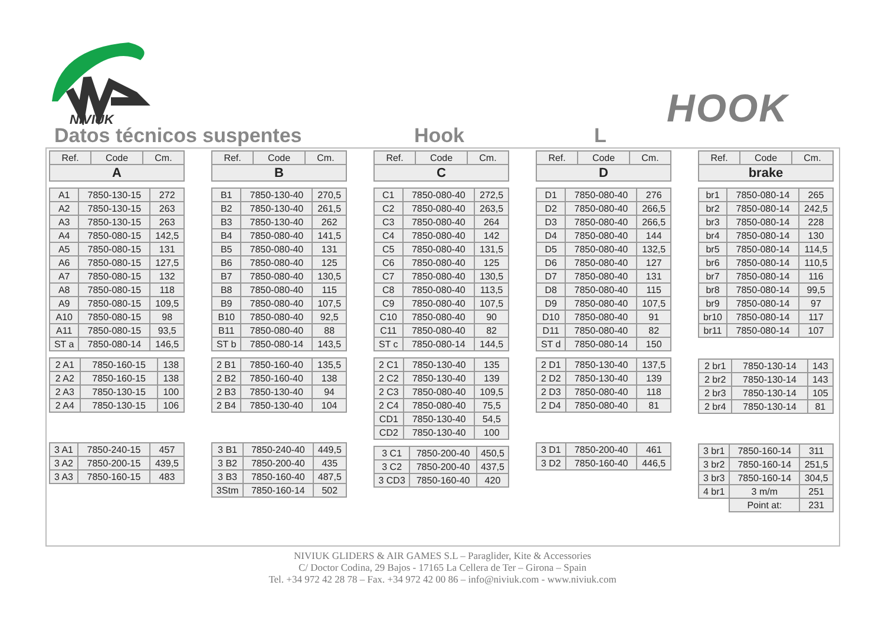NIVIUK
HOOK
Datos técnicos suspentes Hook L
| Ref. | Code | Cm. |
| --- | --- | --- |
| A | | |
| A1 | 7850-130-15 | 272 |
| A2 | 7850-130-15 | 263 |
| A3 | 7850-130-15 | 263 |
| A4 | 7850-080-15 | 142,5 |
| A5 | 7850-080-15 | 131 |
| A6 | 7850-080-15 | 127,5 |
| A7 | 7850-080-15 | 132 |
| A8 | 7850-080-15 | 118 |
| A9 | 7850-080-15 | 109,5 |
| A10 | 7850-080-15 | 98 |
| A11 | 7850-080-15 | 93,5 |
| ST a | 7850-080-14 | 146,5 |
| 2 A1 | 7850-160-15 | 138 |
| 2 A2 | 7850-160-15 | 138 |
| 2 A3 | 7850-130-15 | 100 |
| 2 A4 | 7850-130-15 | 106 |
| 3 A1 | 7850-240-15 | 457 |
| 3 A2 | 7850-200-15 | 439,5 |
| 3 A3 | 7850-160-15 | 483 |
| Ref. | Code | Cm. |
| --- | --- | --- |
| B | | |
| B1 | 7850-130-40 | 270,5 |
| B2 | 7850-130-40 | 261,5 |
| B3 | 7850-130-40 | 262 |
| B4 | 7850-080-40 | 141,5 |
| B5 | 7850-080-40 | 131 |
| B6 | 7850-080-40 | 125 |
| B7 | 7850-080-40 | 130,5 |
| B8 | 7850-080-40 | 115 |
| B9 | 7850-080-40 | 107,5 |
| B10 | 7850-080-40 | 92,5 |
| B11 | 7850-080-40 | 88 |
| ST b | 7850-080-14 | 143,5 |
| 2 B1 | 7850-160-40 | 135,5 |
| 2 B2 | 7850-160-40 | 138 |
| 2 B3 | 7850-130-40 | 94 |
| 2 B4 | 7850-130-40 | 104 |
| 3 B1 | 7850-240-40 | 449,5 |
| 3 B2 | 7850-200-40 | 435 |
| 3 B3 | 7850-160-40 | 487,5 |
| 3Stm | 7850-160-14 | 502 |
| Ref. | Code | Cm. |
| --- | --- | --- |
| C | | |
| C1 | 7850-080-40 | 272,5 |
| C2 | 7850-080-40 | 263,5 |
| C3 | 7850-080-40 | 264 |
| C4 | 7850-080-40 | 142 |
| C5 | 7850-080-40 | 131,5 |
| C6 | 7850-080-40 | 125 |
| C7 | 7850-080-40 | 130,5 |
| C8 | 7850-080-40 | 113,5 |
| C9 | 7850-080-40 | 107,5 |
| C10 | 7850-080-40 | 90 |
| C11 | 7850-080-40 | 82 |
| ST c | 7850-080-14 | 144,5 |
| 2 C1 | 7850-130-40 | 135 |
| 2 C2 | 7850-130-40 | 139 |
| 2 C3 | 7850-080-40 | 109,5 |
| 2 C4 | 7850-080-40 | 75,5 |
| CD1 | 7850-130-40 | 54,5 |
| CD2 | 7850-130-40 | 100 |
| 3 C1 | 7850-200-40 | 450,5 |
| 3 C2 | 7850-200-40 | 437,5 |
| 3 CD3 | 7850-160-40 | 420 |
| Ref. | Code | Cm. |
| --- | --- | --- |
| D | | |
| D1 | 7850-080-40 | 276 |
| D2 | 7850-080-40 | 266,5 |
| D3 | 7850-080-40 | 266,5 |
| D4 | 7850-080-40 | 144 |
| D5 | 7850-080-40 | 132,5 |
| D6 | 7850-080-40 | 127 |
| D7 | 7850-080-40 | 131 |
| D8 | 7850-080-40 | 115 |
| D9 | 7850-080-40 | 107,5 |
| D10 | 7850-080-40 | 91 |
| D11 | 7850-080-40 | 82 |
| ST d | 7850-080-14 | 150 |
| 2 D1 | 7850-130-40 | 137,5 |
| 2 D2 | 7850-130-40 | 139 |
| 2 D3 | 7850-080-40 | 118 |
| 2 D4 | 7850-080-40 | 81 |
| 3 D1 | 7850-200-40 | 461 |
| 3 D2 | 7850-160-40 | 446,5 |
| Ref. | Code | Cm. |
| --- | --- | --- |
| brake | | |
| br1 | 7850-080-14 | 265 |
| br2 | 7850-080-14 | 242,5 |
| br3 | 7850-080-14 | 228 |
| br4 | 7850-080-14 | 130 |
| br5 | 7850-080-14 | 114,5 |
| br6 | 7850-080-14 | 110,5 |
| br7 | 7850-080-14 | 116 |
| br8 | 7850-080-14 | 99,5 |
| br9 | 7850-080-14 | 97 |
| br10 | 7850-080-14 | 117 |
| br11 | 7850-080-14 | 107 |
| 2 br1 | 7850-130-14 | 143 |
| 2 br2 | 7850-130-14 | 143 |
| 2 br3 | 7850-130-14 | 105 |
| 2 br4 | 7850-130-14 | 81 |
| 3 br1 | 7850-160-14 | 311 |
| 3 br2 | 7850-160-14 | 251,5 |
| 3 br3 | 7850-160-14 | 304,5 |
| 4 br1 | 3 m/m | 251 |
| | Point at: | 231 |
NIVIUK GLIDERS & AIR GAMES S.L – Paraglider, Kite & Accessories
C/ Doctor Codina, 29 Bajos - 17165 La Cellera de Ter – Girona – Spain
Tel. +34 972 42 28 78 – Fax. +34 972 42 00 86 – info@niviuk.com - www.niviuk.com